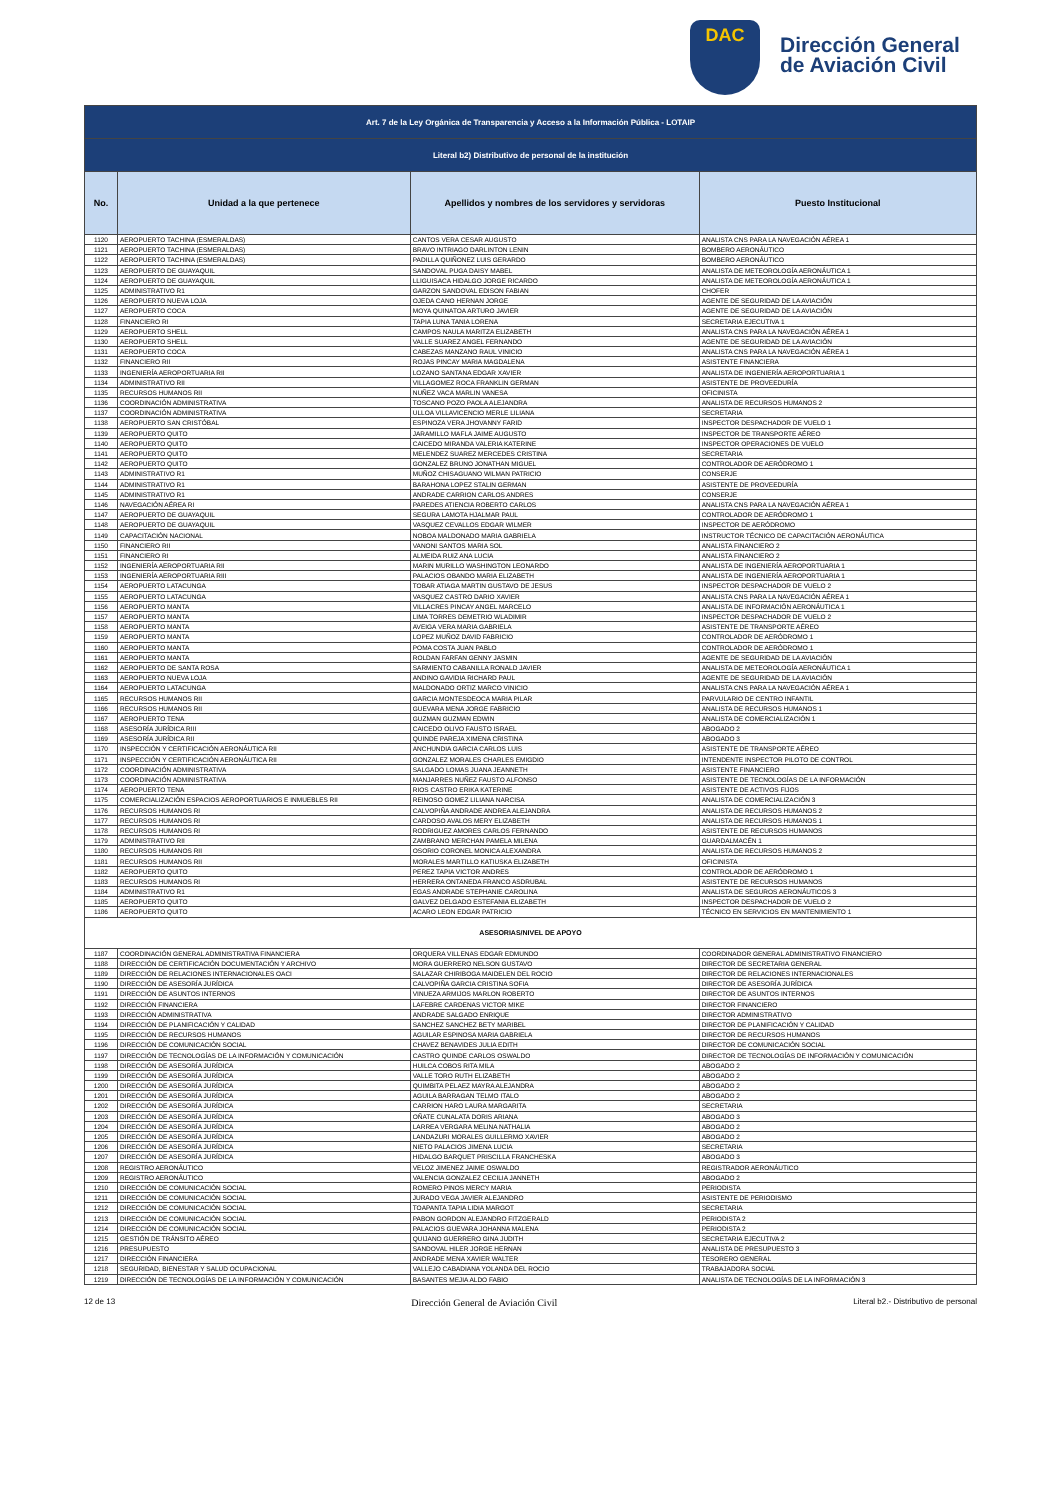DAC
Dirección General
de Aviación Civil
| Art. 7 de la Ley Orgánica de Transparencia y Acceso a la Información Pública - LOTAIP | | | |
| Literal b2) Distributivo de personal de la institución | | | |
| No. | Unidad a la que pertenece | Apellidos y nombres de los servidores y servidoras | Puesto Institucional |
| 1120 | AEROPUERTO TACHINA (ESMERALDAS) | CANTOS VERA CESAR AUGUSTO | ANALISTA CNS PARA LA NAVEGACIÓN AÉREA 1 |
| 1121 | AEROPUERTO TACHINA (ESMERALDAS) | BRAVO INTRIAGO DARLINTON LENIN | BOMBERO AERONÁUTICO |
| 1122 | AEROPUERTO TACHINA (ESMERALDAS) | PADILLA QUIÑONEZ LUIS GERARDO | BOMBERO AERONÁUTICO |
| 1123 | AEROPUERTO DE GUAYAQUIL | SANDOVAL PUGA DAISY MABEL | ANALISTA DE METEOROLOGÍA AERONÁUTICA 1 |
| 1124 | AEROPUERTO DE GUAYAQUIL | LLIGUISACA HIDALGO JORGE RICARDO | ANALISTA DE METEOROLOGÍA AERONÁUTICA 1 |
| 1125 | ADMINISTRATIVO R1 | GARZON SANDOVAL EDISON FABIAN | CHOFER |
| 1126 | AEROPUERTO NUEVA LOJA | OJEDA CANO HERNAN JORGE | AGENTE DE SEGURIDAD DE LA AVIACIÓN |
| 1127 | AEROPUERTO COCA | MOYA QUINATOA ARTURO JAVIER | AGENTE DE SEGURIDAD DE LA AVIACIÓN |
| 1128 | FINANCIERO RI | TAPIA LUNA TANIA LORENA | SECRETARIA EJECUTIVA 1 |
| 1129 | AEROPUERTO SHELL | CAMPOS NAULA MARITZA ELIZABETH | ANALISTA CNS PARA LA NAVEGACIÓN AÉREA 1 |
| 1130 | AEROPUERTO SHELL | VALLE SUAREZ ANGEL FERNANDO | AGENTE DE SEGURIDAD DE LA AVIACIÓN |
| 1131 | AEROPUERTO COCA | CABEZAS MANZANO RAUL VINICIO | ANALISTA CNS PARA LA NAVEGACIÓN AÉREA 1 |
| 1132 | FINANCIERO RII | ROJAS PINCAY MARIA MAGDALENA | ASISTENTE FINANCIERA |
| 1133 | INGENIERÍA AEROPORTUARIA RII | LOZANO SANTANA EDGAR XAVIER | ANALISTA DE INGENIERÍA AEROPORTUARIA 1 |
| 1134 | ADMINISTRATIVO RII | VILLAGOMEZ ROCA FRANKLIN GERMAN | ASISTENTE DE PROVEEDURÍA |
| 1135 | RECURSOS HUMANOS RII | NUÑEZ VACA MARLIN VANESA | OFICINISTA |
| 1136 | COORDINACIÓN ADMINISTRATIVA | TOSCANO POZO PAOLA ALEJANDRA | ANALISTA DE RECURSOS HUMANOS 2 |
| 1137 | COORDINACIÓN ADMINISTRATIVA | ULLOA VILLAVICENCIO MERLE LILIANA | SECRETARIA |
| 1138 | AEROPUERTO SAN CRISTÓBAL | ESPINOZA VERA JHOVANNY FARID | INSPECTOR DESPACHADOR DE VUELO 1 |
| 1139 | AEROPUERTO QUITO | JARAMILLO MAFLA JAIME AUGUSTO | INSPECTOR DE TRANSPORTE AÉREO |
| 1140 | AEROPUERTO QUITO | CAICEDO MIRANDA VALERIA KATERINE | INSPECTOR OPERACIONES DE VUELO |
| 1141 | AEROPUERTO QUITO | MELENDEZ SUAREZ MERCEDES CRISTINA | SECRETARIA |
| 1142 | AEROPUERTO QUITO | GONZALEZ BRUNO JONATHAN MIGUEL | CONTROLADOR DE AERÓDROMO 1 |
| 1143 | ADMINISTRATIVO R1 | MUÑOZ CHISAGUANO WILMAN PATRICIO | CONSERJE |
| 1144 | ADMINISTRATIVO R1 | BARAHONA LOPEZ STALIN GERMAN | ASISTENTE DE PROVEEDURÍA |
| 1145 | ADMINISTRATIVO R1 | ANDRADE CARRION CARLOS ANDRES | CONSERJE |
| 1146 | NAVEGACIÓN AÉREA RI | PAREDES ATIENCIA ROBERTO CARLOS | ANALISTA CNS PARA LA NAVEGACIÓN AÉREA 1 |
| 1147 | AEROPUERTO DE GUAYAQUIL | SEGURA LAMOTA HJALMAR PAUL | CONTROLADOR DE AERÓDROMO 1 |
| 1148 | AEROPUERTO DE GUAYAQUIL | VASQUEZ CEVALLOS EDGAR WILMER | INSPECTOR DE AERÓDROMO |
| 1149 | CAPACITACIÓN NACIONAL | NOBOA MALDONADO MARIA GABRIELA | INSTRUCTOR TÉCNICO DE CAPACITACIÓN AERONÁUTICA |
| 1150 | FINANCIERO RII | VANONI SANTOS MARIA SOL | ANALISTA FINANCIERO 2 |
| 1151 | FINANCIERO RI | ALMEIDA RUIZ ANA LUCIA | ANALISTA FINANCIERO 2 |
| 1152 | INGENIERÍA AEROPORTUARIA RII | MARIN MURILLO WASHINGTON LEONARDO | ANALISTA DE INGENIERÍA AEROPORTUARIA 1 |
| 1153 | INGENIERÍA AEROPORTUARIA RIII | PALACIOS OBANDO MARIA ELIZABETH | ANALISTA DE INGENIERÍA AEROPORTUARIA 1 |
| 1154 | AEROPUERTO LATACUNGA | TOBAR ATIAGA MARTIN GUSTAVO DE JESUS | INSPECTOR DESPACHADOR DE VUELO 2 |
| 1155 | AEROPUERTO LATACUNGA | VASQUEZ CASTRO DARIO XAVIER | ANALISTA CNS PARA LA NAVEGACIÓN AÉREA 1 |
| 1156 | AEROPUERTO MANTA | VILLACRES PINCAY ANGEL MARCELO | ANALISTA DE INFORMACIÓN AERONÁUTICA 1 |
| 1157 | AEROPUERTO MANTA | LIMA TORRES DEMETRIO WLADIMIR | INSPECTOR DESPACHADOR DE VUELO 2 |
| 1158 | AEROPUERTO MANTA | AVEIGA VERA MARIA GABRIELA | ASISTENTE DE TRANSPORTE AÉREO |
| 1159 | AEROPUERTO MANTA | LOPEZ MUÑOZ DAVID FABRICIO | CONTROLADOR DE AERÓDROMO 1 |
| 1160 | AEROPUERTO MANTA | POMA COSTA JUAN PABLO | CONTROLADOR DE AERÓDROMO 1 |
| 1161 | AEROPUERTO MANTA | ROLDAN FARFAN GENNY JASMIN | AGENTE DE SEGURIDAD DE LA AVIACIÓN |
| 1162 | AEROPUERTO DE SANTA ROSA | SARMIENTO CABANILLA RONALD JAVIER | ANALISTA DE METEOROLOGÍA AERONÁUTICA 1 |
| 1163 | AEROPUERTO NUEVA LOJA | ANDINO GAVIDIA RICHARD PAUL | AGENTE DE SEGURIDAD DE LA AVIACIÓN |
| 1164 | AEROPUERTO LATACUNGA | MALDONADO ORTIZ MARCO VINICIO | ANALISTA CNS PARA LA NAVEGACIÓN AÉREA 1 |
| 1165 | RECURSOS HUMANOS RII | GARCIA MONTESDEOCA MARIA PILAR | PARVULARIO DE CENTRO INFANTIL |
| 1166 | RECURSOS HUMANOS RII | GUEVARA MENA JORGE FABRICIO | ANALISTA DE RECURSOS HUMANOS 1 |
| 1167 | AEROPUERTO TENA | GUZMAN GUZMAN EDWIN | ANALISTA DE COMERCIALIZACIÓN 1 |
| 1168 | ASESORÍA JURÍDICA RIII | CAICEDO OLIVO FAUSTO ISRAEL | ABOGADO 2 |
| 1169 | ASESORÍA JURÍDICA RII | QUINDE PAREJA XIMENA CRISTINA | ABOGADO 3 |
| 1170 | INSPECCIÓN Y CERTIFICACIÓN AERONÁUTICA RII | ANCHUNDIA GARCIA CARLOS LUIS | ASISTENTE DE TRANSPORTE AÉREO |
| 1171 | INSPECCIÓN Y CERTIFICACIÓN AERONÁUTICA RII | GONZALEZ MORALES CHARLES EMIGDIO | INTENDENTE INSPECTOR PILOTO DE CONTROL |
| 1172 | COORDINACIÓN ADMINISTRATIVA | SALGADO LOMAS JUANA JEANNETH | ASISTENTE FINANCIERO |
| 1173 | COORDINACIÓN ADMINISTRATIVA | MANJARRES NUÑEZ FAUSTO ALFONSO | ASISTENTE DE TECNOLOGÍAS DE LA INFORMACIÓN |
| 1174 | AEROPUERTO TENA | RIOS CASTRO ERIKA KATERINE | ASISTENTE DE ACTIVOS FIJOS |
| 1175 | COMERCIALIZACIÓN ESPACIOS AEROPORTUARIOS E INMUEBLES RII | REINOSO GOMEZ LILIANA NARCISA | ANALISTA DE COMERCIALIZACIÓN 3 |
| 1176 | RECURSOS HUMANOS RI | CALVOPIÑA ANDRADE ANDREA ALEJANDRA | ANALISTA DE RECURSOS HUMANOS 2 |
| 1177 | RECURSOS HUMANOS RI | CARDOSO AVALOS MERY ELIZABETH | ANALISTA DE RECURSOS HUMANOS 1 |
| 1178 | RECURSOS HUMANOS RI | RODRIGUEZ AMORES CARLOS FERNANDO | ASISTENTE DE RECURSOS HUMANOS |
| 1179 | ADMINISTRATIVO RII | ZAMBRANO MERCHAN PAMELA MILENA | GUARDALMACÉN 1 |
| 1180 | RECURSOS HUMANOS RII | OSORIO CORONEL MONICA ALEXANDRA | ANALISTA DE RECURSOS HUMANOS 2 |
| 1181 | RECURSOS HUMANOS RII | MORALES MARTILLO KATIUSKA ELIZABETH | OFICINISTA |
| 1182 | AEROPUERTO QUITO | PEREZ TAPIA VICTOR ANDRES | CONTROLADOR DE AERÓDROMO 1 |
| 1183 | RECURSOS HUMANOS RI | HERRERA ONTANEDA FRANCO ASDRUBAL | ASISTENTE DE RECURSOS HUMANOS |
| 1184 | ADMINISTRATIVO R1 | EGAS ANDRADE STEPHANIE CAROLINA | ANALISTA DE SEGUROS AERONÁUTICOS 3 |
| 1185 | AEROPUERTO QUITO | GALVEZ DELGADO ESTEFANIA ELIZABETH | INSPECTOR DESPACHADOR DE VUELO 2 |
| 1186 | AEROPUERTO QUITO | ACARO LEON EDGAR PATRICIO | TÉCNICO EN SERVICIOS EN MANTENIMIENTO 1 |
| ASESORIAS/NIVEL DE APOYO | | | |
| 1187 | COORDINACIÓN GENERAL ADMINISTRATIVA FINANCIERA | ORQUERA VILLENAS EDGAR EDMUNDO | COORDINADOR GENERAL ADMINISTRATIVO FINANCIERO |
| 1188 | DIRECCIÓN DE CERTIFICACIÓN DOCUMENTACIÓN Y ARCHIVO | MORA GUERRERO NELSON GUSTAVO | DIRECTOR DE SECRETARIA GENERAL |
| 1189 | DIRECCIÓN DE RELACIONES INTERNACIONALES OACI | SALAZAR CHIRIBOGA MAIDELEN DEL ROCIO | DIRECTOR DE RELACIONES INTERNACIONALES |
| 1190 | DIRECCIÓN DE ASESORÍA JURÍDICA | CALVOPIÑA GARCIA CRISTINA SOFIA | DIRECTOR DE ASESORÍA JURÍDICA |
| 1191 | DIRECCIÓN DE ASUNTOS INTERNOS | VINUEZA ARMIJOS MARLON ROBERTO | DIRECTOR DE ASUNTOS INTERNOS |
| 1192 | DIRECCIÓN FINANCIERA | LAFEBRE CARDENAS VICTOR MIKE | DIRECTOR FINANCIERO |
| 1193 | DIRECCIÓN ADMINISTRATIVA | ANDRADE SALGADO ENRIQUE | DIRECTOR ADMINISTRATIVO |
| 1194 | DIRECCIÓN DE PLANIFICACIÓN Y CALIDAD | SANCHEZ SANCHEZ BETY MARIBEL | DIRECTOR DE PLANIFICACIÓN Y CALIDAD |
| 1195 | DIRECCIÓN DE RECURSOS HUMANOS | AGUILAR ESPINOSA MARIA GABRIELA | DIRECTOR DE RECURSOS HUMANOS |
| 1196 | DIRECCIÓN DE COMUNICACIÓN SOCIAL | CHAVEZ BENAVIDES JULIA EDITH | DIRECTOR DE COMUNICACIÓN SOCIAL |
| 1197 | DIRECCIÓN DE TECNOLOGÍAS DE LA INFORMACIÓN Y COMUNICACIÓN | CASTRO QUINDE CARLOS OSWALDO | DIRECTOR DE TECNOLOGÍAS DE INFORMACIÓN Y COMUNICACIÓN |
| 1198 | DIRECCIÓN DE ASESORÍA JURÍDICA | HUILCA COBOS RITA MILA | ABOGADO 2 |
| 1199 | DIRECCIÓN DE ASESORÍA JURÍDICA | VALLE TORO RUTH ELIZABETH | ABOGADO 2 |
| 1200 | DIRECCIÓN DE ASESORÍA JURÍDICA | QUIMBITA PELAEZ MAYRA ALEJANDRA | ABOGADO 2 |
| 1201 | DIRECCIÓN DE ASESORÍA JURÍDICA | AGUILA BARRAGAN TELMO ITALO | ABOGADO 2 |
| 1202 | DIRECCIÓN DE ASESORÍA JURÍDICA | CARRION HARO LAURA MARGARITA | SECRETARIA |
| 1203 | DIRECCIÓN DE ASESORÍA JURÍDICA | OÑATE CUNALATA DORIS ARIANA | ABOGADO 3 |
| 1204 | DIRECCIÓN DE ASESORÍA JURÍDICA | LARREA VERGARA MELINA NATHALIA | ABOGADO 2 |
| 1205 | DIRECCIÓN DE ASESORÍA JURÍDICA | LANDAZURI MORALES GUILLERMO XAVIER | ABOGADO 2 |
| 1206 | DIRECCIÓN DE ASESORÍA JURÍDICA | NIETO PALACIOS JIMENA LUCIA | SECRETARIA |
| 1207 | DIRECCIÓN DE ASESORÍA JURÍDICA | HIDALGO BARQUET PRISCILLA FRANCHESKA | ABOGADO 3 |
| 1208 | REGISTRO AERONÁUTICO | VELOZ JIMENEZ JAIME OSWALDO | REGISTRADOR AERONÁUTICO |
| 1209 | REGISTRO AERONÁUTICO | VALENCIA GONZALEZ CECILIA JANNETH | ABOGADO 2 |
| 1210 | DIRECCIÓN DE COMUNICACIÓN SOCIAL | ROMERO PINOS MERCY MARIA | PERIODISTA |
| 1211 | DIRECCIÓN DE COMUNICACIÓN SOCIAL | JURADO VEGA JAVIER ALEJANDRO | ASISTENTE DE PERIODISMO |
| 1212 | DIRECCIÓN DE COMUNICACIÓN SOCIAL | TOAPANTA TAPIA LIDIA MARGOT | SECRETARIA |
| 1213 | DIRECCIÓN DE COMUNICACIÓN SOCIAL | PABON GORDON ALEJANDRO FITZGERALD | PERIODISTA 2 |
| 1214 | DIRECCIÓN DE COMUNICACIÓN SOCIAL | PALACIOS GUEVARA JOHANNA MALENA | PERIODISTA 2 |
| 1215 | GESTIÓN DE TRÁNSITO AÉREO | QUIJANO GUERRERO GINA JUDITH | SECRETARIA EJECUTIVA 2 |
| 1216 | PRESUPUESTO | SANDOVAL HILER JORGE HERNAN | ANALISTA DE PRESUPUESTO 3 |
| 1217 | DIRECCIÓN FINANCIERA | ANDRADE MENA XAVIER WALTER | TESORERO GENERAL |
| 1218 | SEGURIDAD, BIENESTAR Y SALUD OCUPACIONAL | VALLEJO CABADIANA YOLANDA DEL ROCIO | TRABAJADORA SOCIAL |
| 1219 | DIRECCIÓN DE TECNOLOGÍAS DE LA INFORMACIÓN Y COMUNICACIÓN | BASANTES MEJIA ALDO FABIO | ANALISTA DE TECNOLOGÍAS DE LA INFORMACIÓN 3 |
12 de 13 Dirección General de Aviación Civil Literal b2.- Distributivo de personal